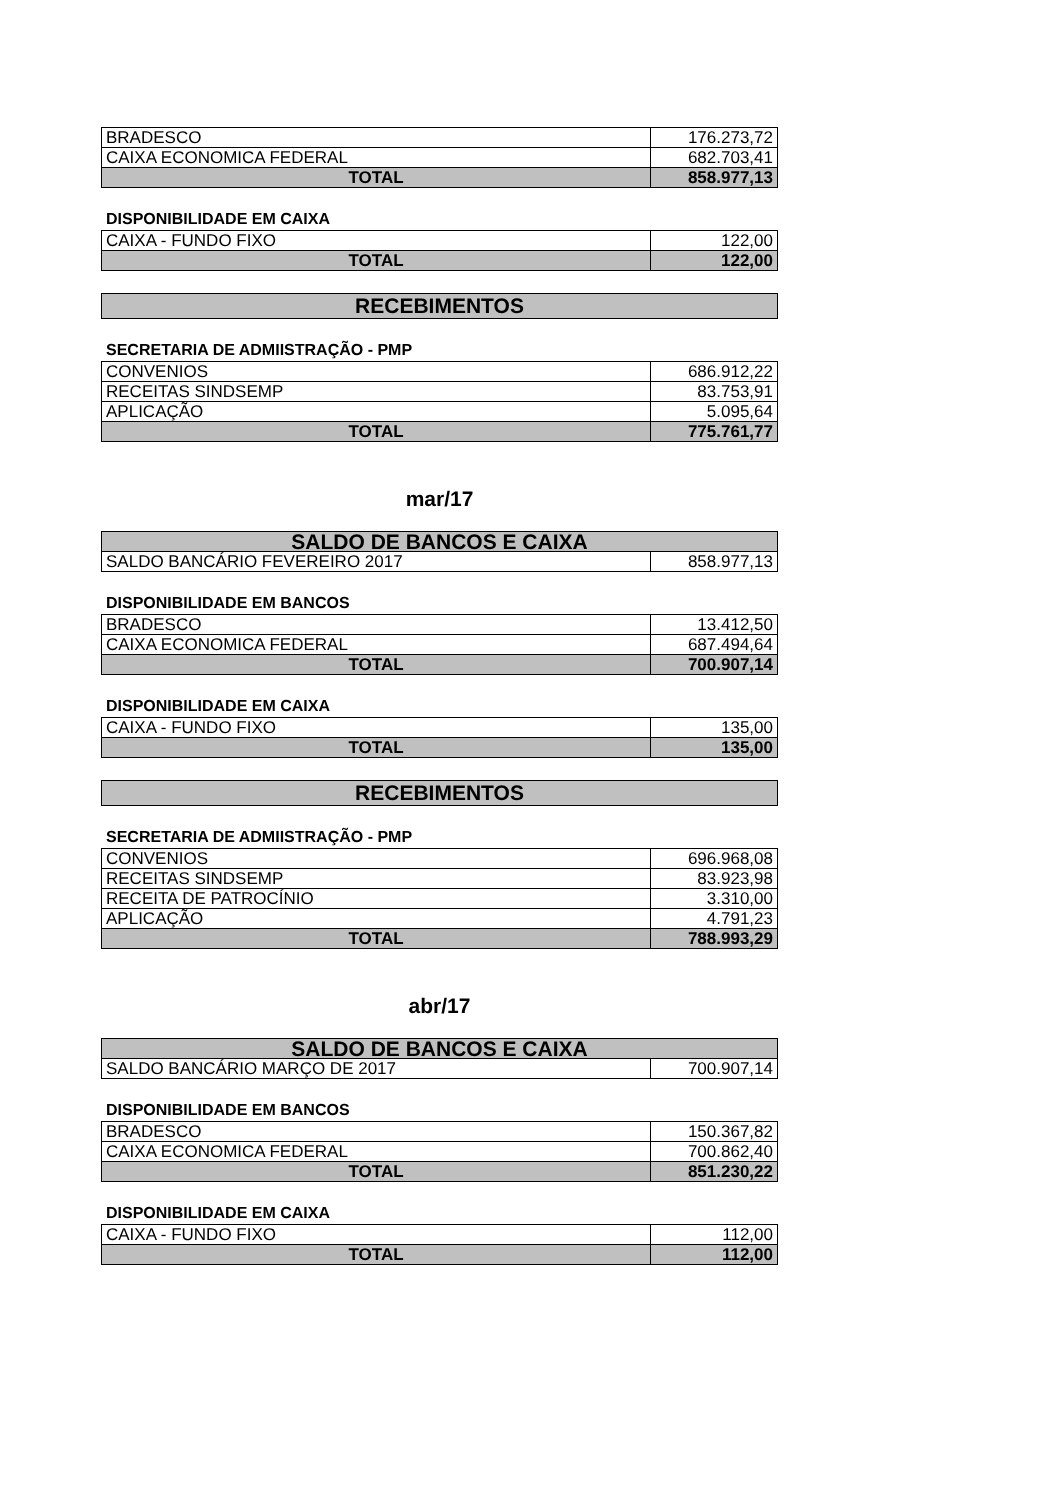| BRADESCO | 176.273,72 |
| CAIXA ECONOMICA FEDERAL | 682.703,41 |
| TOTAL | 858.977,13 |
DISPONIBILIDADE EM CAIXA
| CAIXA - FUNDO FIXO | 122,00 |
| TOTAL | 122,00 |
RECEBIMENTOS
SECRETARIA DE ADMIISTRAÇÃO - PMP
| CONVENIOS | 686.912,22 |
| RECEITAS SINDSEMP | 83.753,91 |
| APLICAÇÃO | 5.095,64 |
| TOTAL | 775.761,77 |
mar/17
| SALDO DE BANCOS E CAIXA | |
| SALDO BANCÁRIO FEVEREIRO 2017 | 858.977,13 |
DISPONIBILIDADE EM BANCOS
| BRADESCO | 13.412,50 |
| CAIXA ECONOMICA FEDERAL | 687.494,64 |
| TOTAL | 700.907,14 |
DISPONIBILIDADE EM CAIXA
| CAIXA - FUNDO FIXO | 135,00 |
| TOTAL | 135,00 |
RECEBIMENTOS
SECRETARIA DE ADMIISTRAÇÃO - PMP
| CONVENIOS | 696.968,08 |
| RECEITAS SINDSEMP | 83.923,98 |
| RECEITA DE PATROCÍNIO | 3.310,00 |
| APLICAÇÃO | 4.791,23 |
| TOTAL | 788.993,29 |
abr/17
| SALDO DE BANCOS E CAIXA | |
| SALDO BANCÁRIO MARÇO DE 2017 | 700.907,14 |
DISPONIBILIDADE EM BANCOS
| BRADESCO | 150.367,82 |
| CAIXA ECONOMICA FEDERAL | 700.862,40 |
| TOTAL | 851.230,22 |
DISPONIBILIDADE EM CAIXA
| CAIXA - FUNDO FIXO | 112,00 |
| TOTAL | 112,00 |